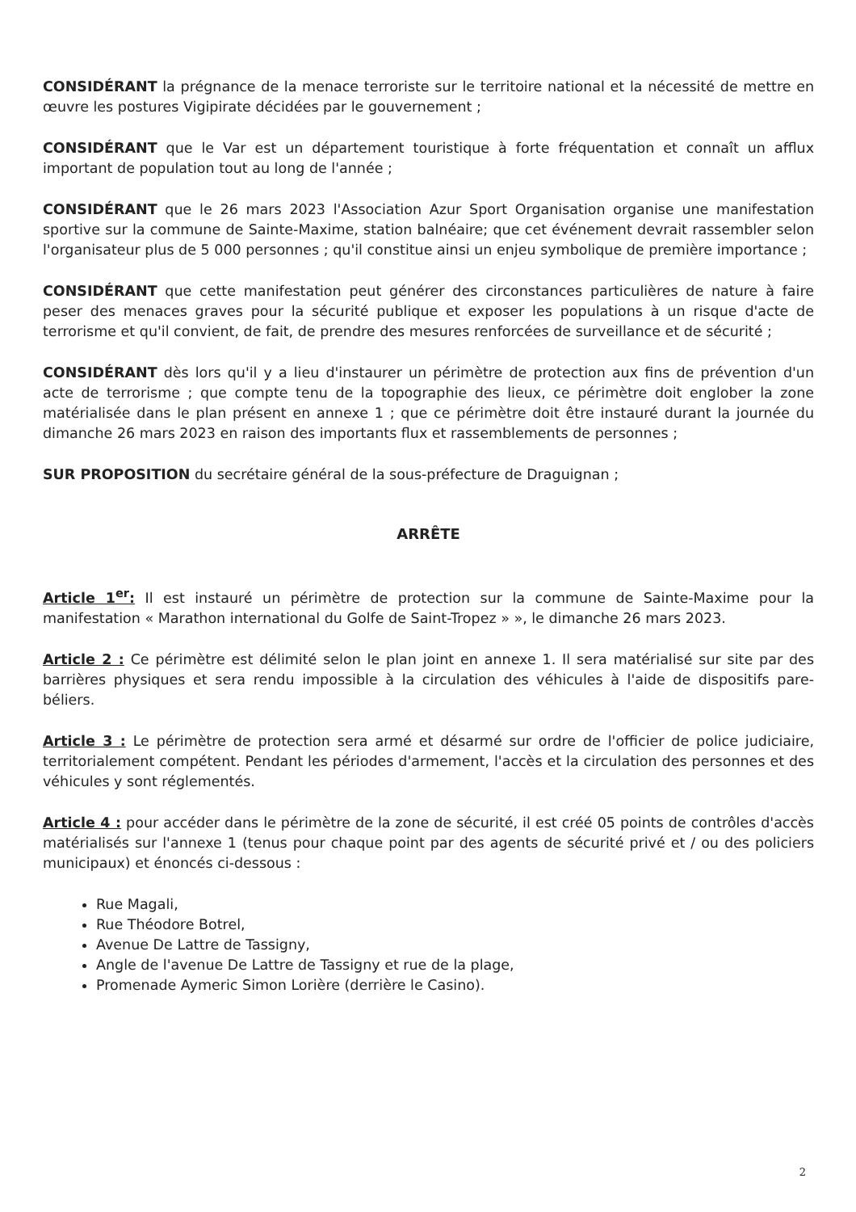CONSIDÉRANT la prégnance de la menace terroriste sur le territoire national et la nécessité de mettre en œuvre les postures Vigipirate décidées par le gouvernement ;
CONSIDÉRANT que le Var est un département touristique à forte fréquentation et connaît un afflux important de population tout au long de l'année ;
CONSIDÉRANT que le 26 mars 2023 l'Association Azur Sport Organisation organise une manifestation sportive sur la commune de Sainte-Maxime, station balnéaire; que cet événement devrait rassembler selon l'organisateur plus de 5 000 personnes ; qu'il constitue ainsi un enjeu symbolique de première importance ;
CONSIDÉRANT que cette manifestation peut générer des circonstances particulières de nature à faire peser des menaces graves pour la sécurité publique et exposer les populations à un risque d'acte de terrorisme et qu'il convient, de fait, de prendre des mesures renforcées de surveillance et de sécurité ;
CONSIDÉRANT dès lors qu'il y a lieu d'instaurer un périmètre de protection aux fins de prévention d'un acte de terrorisme ; que compte tenu de la topographie des lieux, ce périmètre doit englober la zone matérialisée dans le plan présent en annexe 1 ; que ce périmètre doit être instauré durant la journée du dimanche 26 mars 2023 en raison des importants flux et rassemblements de personnes ;
SUR PROPOSITION du secrétaire général de la sous-préfecture de Draguignan ;
ARRÊTE
Article 1<sup>er</sup>: Il est instauré un périmètre de protection sur la commune de Sainte-Maxime pour la manifestation « Marathon international du Golfe de Saint-Tropez » », le dimanche 26 mars 2023.
Article 2 : Ce périmètre est délimité selon le plan joint en annexe 1. Il sera matérialisé sur site par des barrières physiques et sera rendu impossible à la circulation des véhicules à l'aide de dispositifs pare-béliers.
Article 3 : Le périmètre de protection sera armé et désarmé sur ordre de l'officier de police judiciaire, territorialement compétent. Pendant les périodes d'armement, l'accès et la circulation des personnes et des véhicules y sont réglementés.
Article 4 : pour accéder dans le périmètre de la zone de sécurité, il est créé 05 points de contrôles d'accès matérialisés sur l'annexe 1 (tenus pour chaque point par des agents de sécurité privé et / ou des policiers municipaux) et énoncés ci-dessous :
Rue Magali,
Rue Théodore Botrel,
Avenue De Lattre de Tassigny,
Angle de l'avenue De Lattre de Tassigny et rue de la plage,
Promenade Aymeric Simon Lorière (derrière le Casino).
2